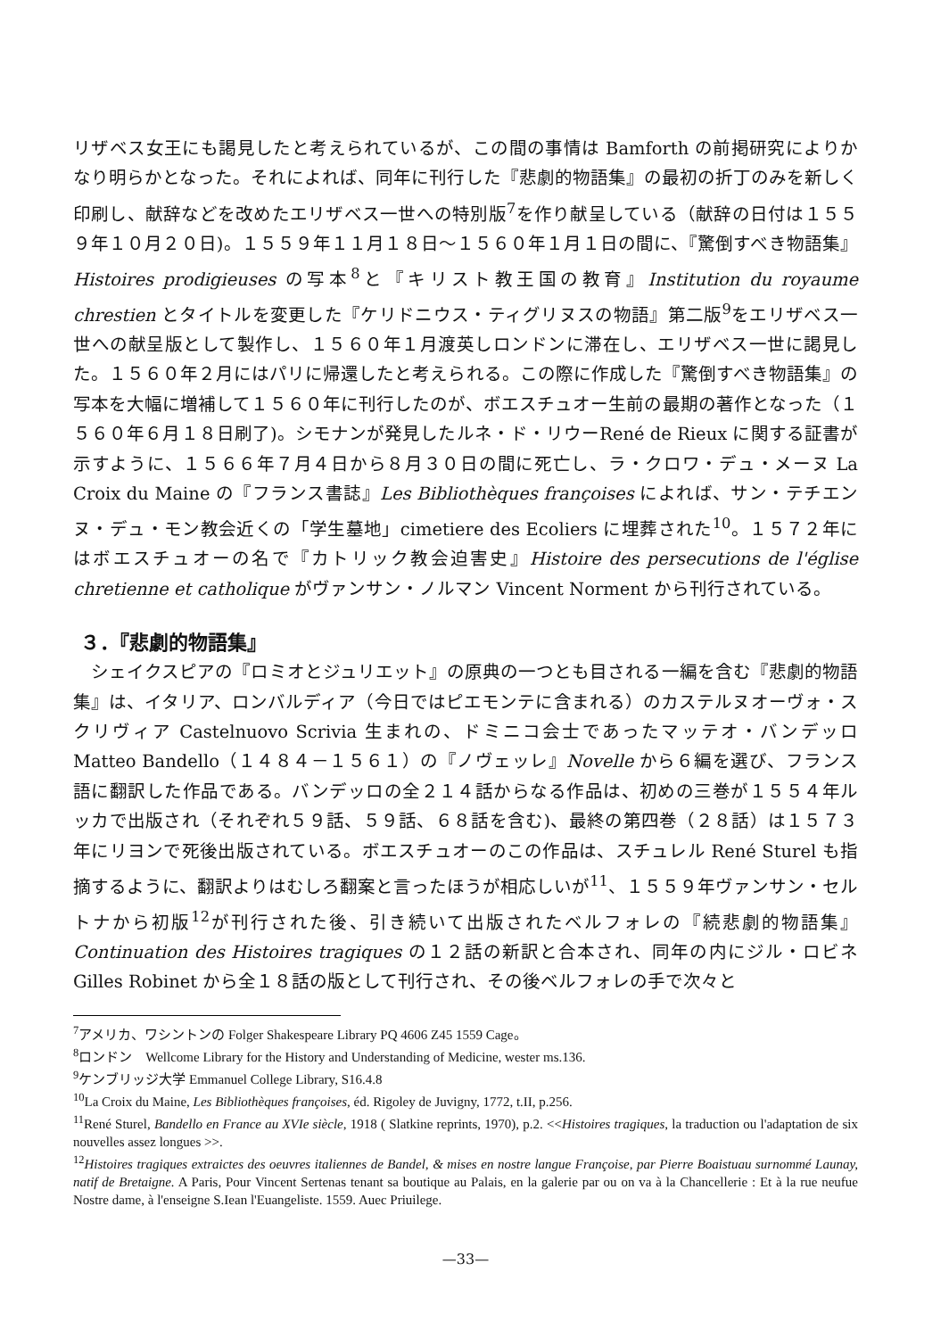リザベス女王にも謁見したと考えられているが、この間の事情は Bamforth の前掲研究によりかなり明らかとなった。それによれば、同年に刊行した『悲劇的物語集』の最初の折丁のみを新しく印刷し、献辞などを改めたエリザベス一世への特別版<sup>7</sup>を作り献呈している（献辞の日付は１５５９年１０月２０日)。１５５９年１１月１８日～１５６０年１月１日の間に、『驚倒すべき物語集』Histoires prodigieuses の写本<sup>8</sup>と『キリスト教王国の教育』Institution du royaume chrestien とタイトルを変更した『ケリドニウス・ティグリヌスの物語』第二版<sup>9</sup>をエリザベス一世への献呈版として製作し、１５６０年１月渡英しロンドンに滞在し、エリザベス一世に謁見した。１５６０年２月にはパリに帰還したと考えられる。この際に作成した『驚倒すべき物語集』の写本を大幅に増補して１５６０年に刊行したのが、ボエスチュオー生前の最期の著作となった（１５６０年６月１８日刷了)。シモナンが発見したルネ・ド・リウーRené de Rieux に関する証書が示すように、１５６６年７月４日から８月３０日の間に死亡し、ラ・クロワ・デュ・メーヌ La Croix du Maine の『フランス書誌』Les Bibliothèques françoises によれば、サン・テチエンヌ・デュ・モン教会近くの「学生墓地」cimetiere des Ecoliers に埋葬された<sup>10</sup>。１５７２年にはボエスチュオーの名で『カトリック教会迫害史』Histoire des persecutions de l'église chretienne et catholique がヴァンサン・ノルマン Vincent Norment から刊行されている。
３．『悲劇的物語集』
　シェイクスピアの『ロミオとジュリエット』の原典の一つとも目される一編を含む『悲劇的物語集』は、イタリア、ロンバルディア（今日ではピエモンテに含まれる）のカステルヌオーヴォ・スクリヴィア Castelnuovo Scrivia 生まれの、ドミニコ会士であったマッテオ・バンデッロ Matteo Bandello（１４８４－１５６１）の『ノヴェッレ』Novelle から６編を選び、フランス語に翻訳した作品である。バンデッロの全２１４話からなる作品は、初めの三巻が１５５４年ルッカで出版され（それぞれ５９話、５９話、６８話を含む)、最終の第四巻（２８話）は１５７３年にリヨンで死後出版されている。ボエスチュオーのこの作品は、スチュレル René Sturel も指摘するように、翻訳よりはむしろ翻案と言ったほうが相応しいが<sup>11</sup>、１５５９年ヴァンサン・セルトナから初版<sup>12</sup>が刊行された後、引き続いて出版されたベルフォレの『続悲劇的物語集』Continuation des Histoires tragiques の１２話の新訳と合本され、同年の内にジル・ロビネ Gilles Robinet から全１８話の版として刊行され、その後ベルフォレの手で次々と
<sup>7</sup> アメリカ、ワシントンの Folger Shakespeare Library PQ 4606 Z45 1559 Cage。
<sup>8</sup> ロンドン　Wellcome Library for the History and Understanding of Medicine, wester ms.136.
<sup>9</sup> ケンブリッジ大学 Emmanuel College Library, S16.4.8
<sup>10</sup> La Croix du Maine, Les Bibliothèques françoises, éd. Rigoley de Juvigny, 1772, t.II, p.256.
<sup>11</sup> René Sturel, Bandello en France au XVIe siècle, 1918 ( Slatkine reprints, 1970), p.2. <<Histoires tragiques, la traduction ou l'adaptation de six nouvelles assez longues >>.
<sup>12</sup> Histoires tragiques extraictes des oeuvres italiennes de Bandel, & mises en nostre langue Françoise, par Pierre Boaistuau surnommé Launay, natif de Bretaigne. A Paris, Pour Vincent Sertenas tenant sa boutique au Palais, en la galerie par ou on va à la Chancellerie : Et à la rue neufue Nostre dame, à l'enseigne S.Iean l'Euangeliste. 1559. Auec Priuilege.
—33—